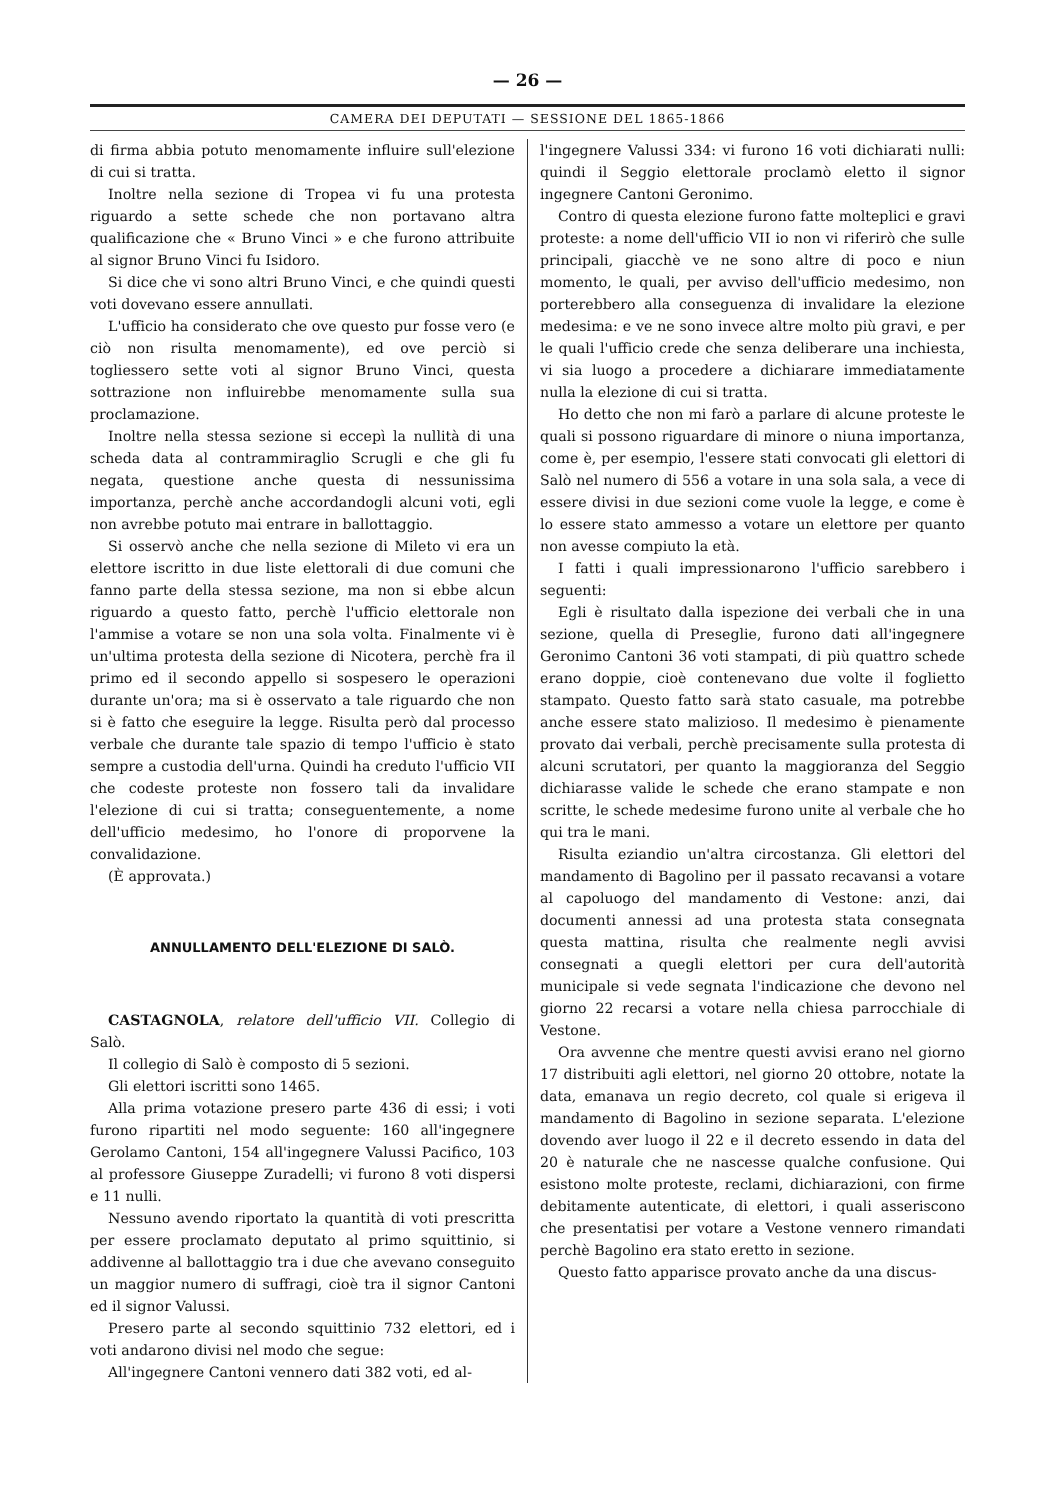— 26 —
CAMERA DEI DEPUTATI — SESSIONE DEL 1865-1866
di firma abbia potuto menomamente influire sull'elezione di cui si tratta.
Inoltre nella sezione di Tropea vi fu una protesta riguardo a sette schede che non portavano altra qualificazione che « Bruno Vinci » e che furono attribuite al signor Bruno Vinci fu Isidoro.
Si dice che vi sono altri Bruno Vinci, e che quindi questi voti dovevano essere annullati.
L'ufficio ha considerato che ove questo pur fosse vero (e ciò non risulta menomamente), ed ove perciò si togliessero sette voti al signor Bruno Vinci, questa sottrazione non influirebbe menomamente sulla sua proclamazione.
Inoltre nella stessa sezione si eccepì la nullità di una scheda data al contrammiraglio Scrugli e che gli fu negata, questione anche questa di nessunissima importanza, perchè anche accordandogli alcuni voti, egli non avrebbe potuto mai entrare in ballottaggio.
Si osservò anche che nella sezione di Mileto vi era un elettore iscritto in due liste elettorali di due comuni che fanno parte della stessa sezione, ma non si ebbe alcun riguardo a questo fatto, perchè l'ufficio elettorale non l'ammise a votare se non una sola volta. Finalmente vi è un'ultima protesta della sezione di Nicotera, perchè fra il primo ed il secondo appello si sospesero le operazioni durante un'ora; ma si è osservato a tale riguardo che non si è fatto che eseguire la legge. Risulta però dal processo verbale che durante tale spazio di tempo l'ufficio è stato sempre a custodia dell'urna. Quindi ha creduto l'ufficio VII che codeste proteste non fossero tali da invalidare l'elezione di cui si tratta; conseguentemente, a nome dell'ufficio medesimo, ho l'onore di proporvene la convalidazione.
(È approvata.)
ANNULLAMENTO DELL'ELEZIONE DI SALÒ.
CASTAGNOLA, relatore dell'ufficio VII. Collegio di Salò.
Il collegio di Salò è composto di 5 sezioni.
Gli elettori iscritti sono 1465.
Alla prima votazione presero parte 436 di essi; i voti furono ripartiti nel modo seguente: 160 all'ingegnere Gerolamo Cantoni, 154 all'ingegnere Valussi Pacifico, 103 al professore Giuseppe Zuradelli; vi furono 8 voti dispersi e 11 nulli.
Nessuno avendo riportato la quantità di voti prescritta per essere proclamato deputato al primo squittinio, si addivenne al ballottaggio tra i due che avevano conseguito un maggior numero di suffragi, cioè tra il signor Cantoni ed il signor Valussi.
Presero parte al secondo squittinio 732 elettori, ed i voti andarono divisi nel modo che segue:
All'ingegnere Cantoni vennero dati 382 voti, ed al-
l'ingegnere Valussi 334: vi furono 16 voti dichiarati nulli: quindi il Seggio elettorale proclamò eletto il signor ingegnere Cantoni Geronimo.
Contro di questa elezione furono fatte molteplici e gravi proteste: a nome dell'ufficio VII io non vi riferirò che sulle principali, giacchè ve ne sono altre di poco e niun momento, le quali, per avviso dell'ufficio medesimo, non porterebbero alla conseguenza di invalidare la elezione medesima: e ve ne sono invece altre molto più gravi, e per le quali l'ufficio crede che senza deliberare una inchiesta, vi sia luogo a procedere a dichiarare immediatamente nulla la elezione di cui si tratta.
Ho detto che non mi farò a parlare di alcune proteste le quali si possono riguardare di minore o niuna importanza, come è, per esempio, l'essere stati convocati gli elettori di Salò nel numero di 556 a votare in una sola sala, a vece di essere divisi in due sezioni come vuole la legge, e come è lo essere stato ammesso a votare un elettore per quanto non avesse compiuto la età.
I fatti i quali impressionarono l'ufficio sarebbero i seguenti:
Egli è risultato dalla ispezione dei verbali che in una sezione, quella di Preseglie, furono dati all'ingegnere Geronimo Cantoni 36 voti stampati, di più quattro schede erano doppie, cioè contenevano due volte il foglietto stampato. Questo fatto sarà stato casuale, ma potrebbe anche essere stato malizioso. Il medesimo è pienamente provato dai verbali, perchè precisamente sulla protesta di alcuni scrutatori, per quanto la maggioranza del Seggio dichiarasse valide le schede che erano stampate e non scritte, le schede medesime furono unite al verbale che ho qui tra le mani.
Risulta eziandio un'altra circostanza. Gli elettori del mandamento di Bagolino per il passato recavansi a votare al capoluogo del mandamento di Vestone: anzi, dai documenti annessi ad una protesta stata consegnata questa mattina, risulta che realmente negli avvisi consegnati a quegli elettori per cura dell'autorità municipale si vede segnata l'indicazione che devono nel giorno 22 recarsi a votare nella chiesa parrocchiale di Vestone.
Ora avvenne che mentre questi avvisi erano nel giorno 17 distribuiti agli elettori, nel giorno 20 ottobre, notate la data, emanava un regio decreto, col quale si erigeva il mandamento di Bagolino in sezione separata. L'elezione dovendo aver luogo il 22 e il decreto essendo in data del 20 è naturale che ne nascesse qualche confusione. Qui esistono molte proteste, reclami, dichiarazioni, con firme debitamente autenticate, di elettori, i quali asseriscono che presentatisi per votare a Vestone vennero rimandati perchè Bagolino era stato eretto in sezione.
Questo fatto apparisce provato anche da una discus-